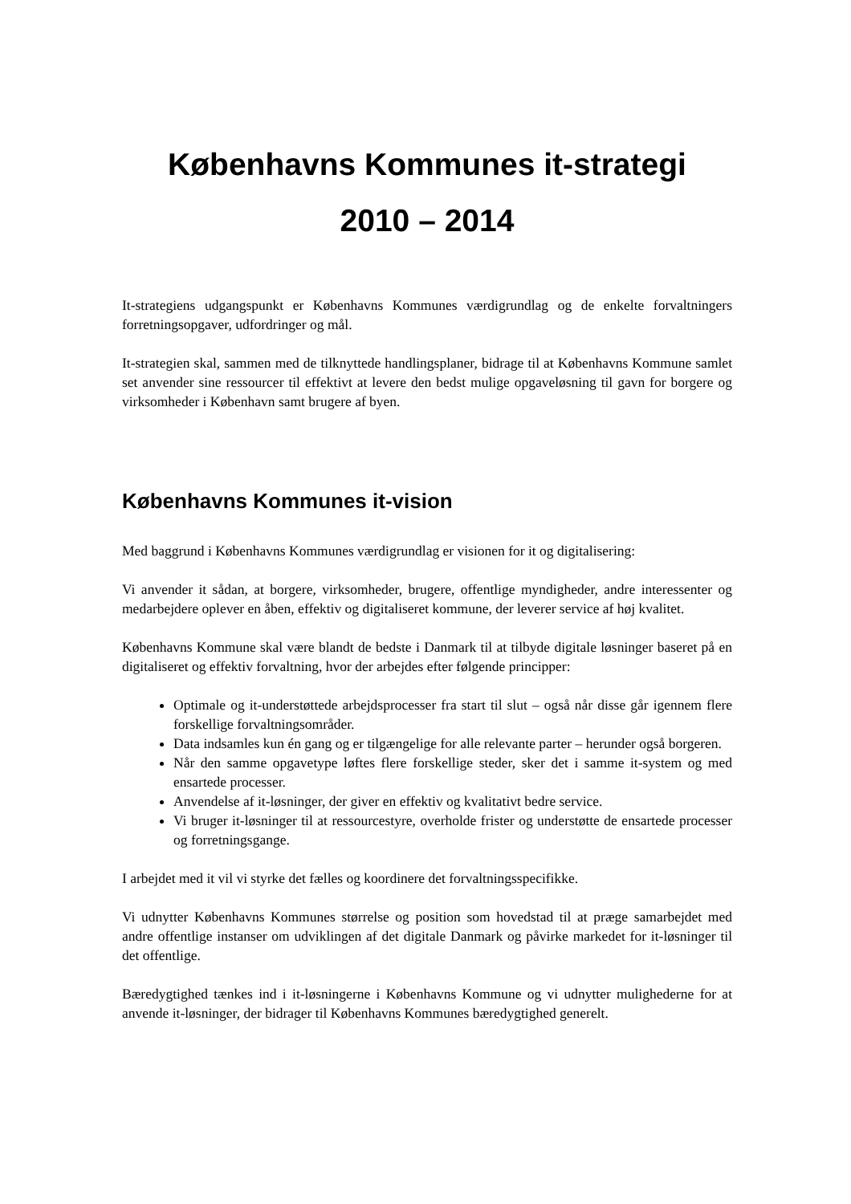Københavns Kommunes it-strategi
2010 – 2014
It-strategiens udgangspunkt er Københavns Kommunes værdigrundlag og de enkelte forvaltningers forretningsopgaver, udfordringer og mål.
It-strategien skal, sammen med de tilknyttede handlingsplaner, bidrage til at Københavns Kommune samlet set anvender sine ressourcer til effektivt at levere den bedst mulige opgaveløsning til gavn for borgere og virksomheder i København samt brugere af byen.
Københavns Kommunes it-vision
Med baggrund i Københavns Kommunes værdigrundlag er visionen for it og digitalisering:
Vi anvender it sådan, at borgere, virksomheder, brugere, offentlige myndigheder, andre interessenter og medarbejdere oplever en åben, effektiv og digitaliseret kommune, der leverer service af høj kvalitet.
Københavns Kommune skal være blandt de bedste i Danmark til at tilbyde digitale løsninger baseret på en digitaliseret og effektiv forvaltning, hvor der arbejdes efter følgende principper:
Optimale og it-understøttede arbejdsprocesser fra start til slut – også når disse går igennem flere forskellige forvaltningsområder.
Data indsamles kun én gang og er tilgængelige for alle relevante parter – herunder også borgeren.
Når den samme opgavetype løftes flere forskellige steder, sker det i samme it-system og med ensartede processer.
Anvendelse af it-løsninger, der giver en effektiv og kvalitativt bedre service.
Vi bruger it-løsninger til at ressourcestyre, overholde frister og understøtte de ensartede processer og forretningsgange.
I arbejdet med it vil vi styrke det fælles og koordinere det forvaltningsspecifikke.
Vi udnytter Københavns Kommunes størrelse og position som hovedstad til at præge samarbejdet med andre offentlige instanser om udviklingen af det digitale Danmark og påvirke markedet for it-løsninger til det offentlige.
Bæredygtighed tænkes ind i it-løsningerne i Københavns Kommune og vi udnytter mulighederne for at anvende it-løsninger, der bidrager til Københavns Kommunes bæredygtighed generelt.